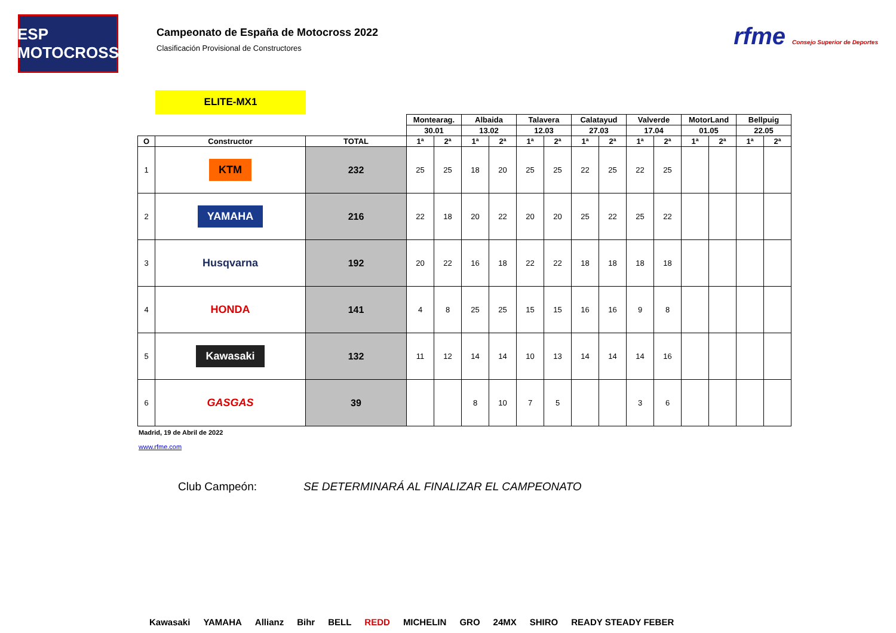ESP MOTOCROSS
Campeonato de España de Motocross 2022
Clasificación Provisional de Constructores
rfme Consejo Superior de Deportes
ELITE-MX1
| | | | Montearag. | | Albaida | | Talavera | | Calatayud | | Valverde | | MotorLand | | Bellpuig | |
| | | | 30.01 | | 13.02 | | 12.03 | | 27.03 | | 17.04 | | 01.05 | | 22.05 | |
| O | Constructor | TOTAL | 1ª | 2ª | 1ª | 2ª | 1ª | 2ª | 1ª | 2ª | 1ª | 2ª | 1ª | 2ª | 1ª | 2ª |
| 1 | KTM | 232 | 25 | 25 | 18 | 20 | 25 | 25 | 22 | 25 | 22 | 25 | | | | |
| 2 | YAMAHA | 216 | 22 | 18 | 20 | 22 | 20 | 20 | 25 | 22 | 25 | 22 | | | | |
| 3 | Husqvarna | 192 | 20 | 22 | 16 | 18 | 22 | 22 | 18 | 18 | 18 | 18 | | | | |
| 4 | HONDA | 141 | 4 | 8 | 25 | 25 | 15 | 15 | 16 | 16 | 9 | 8 | | | | |
| 5 | Kawasaki | 132 | 11 | 12 | 14 | 14 | 10 | 13 | 14 | 14 | 14 | 16 | | | | |
| 6 | GASGAS | 39 | | | 8 | 10 | 7 | 5 | | | 3 | 6 | | | | |
Madrid, 19 de Abril de 2022
www.rfme.com
Club Campeón: SE DETERMINARÁ AL FINALIZAR EL CAMPEONATO
Kawasaki YAMAHA Allianz Bihr BELL REDD MICHELIN GRO 24MX SHIRO READY STEADY FEBER